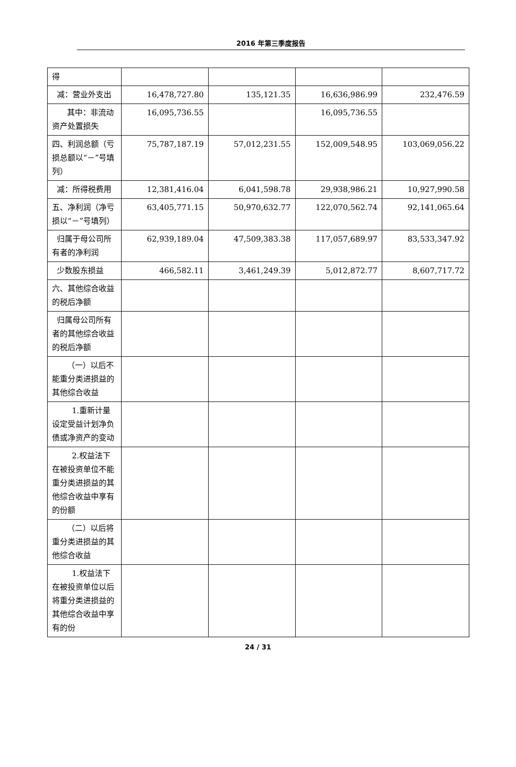2016 年第三季度报告
| 得 | | | | |
| 减：营业外支出 | 16,478,727.80 | 135,121.35 | 16,636,986.99 | 232,476.59 |
| 其中：非流动资产处置损失 | 16,095,736.55 | | 16,095,736.55 | |
| 四、利润总额（亏损总额以“－”号填列） | 75,787,187.19 | 57,012,231.55 | 152,009,548.95 | 103,069,056.22 |
| 减：所得税费用 | 12,381,416.04 | 6,041,598.78 | 29,938,986.21 | 10,927,990.58 |
| 五、净利润（净亏损以“－”号填列） | 63,405,771.15 | 50,970,632.77 | 122,070,562.74 | 92,141,065.64 |
| 归属于母公司所有者的净利润 | 62,939,189.04 | 47,509,383.38 | 117,057,689.97 | 83,533,347.92 |
| 少数股东损益 | 466,582.11 | 3,461,249.39 | 5,012,872.77 | 8,607,717.72 |
| 六、其他综合收益的税后净额 | | | | |
| 归属母公司所有者的其他综合收益的税后净额 | | | | |
| （一）以后不能重分类进损益的其他综合收益 | | | | |
| 1.重新计量设定受益计划净负债或净资产的变动 | | | | |
| 2.权益法下在被投资单位不能重分类进损益的其他综合收益中享有的份额 | | | | |
| （二）以后将重分类进损益的其他综合收益 | | | | |
| 1.权益法下在被投资单位以后将重分类进损益的其他综合收益中享有的份 | | | | |
24 / 31